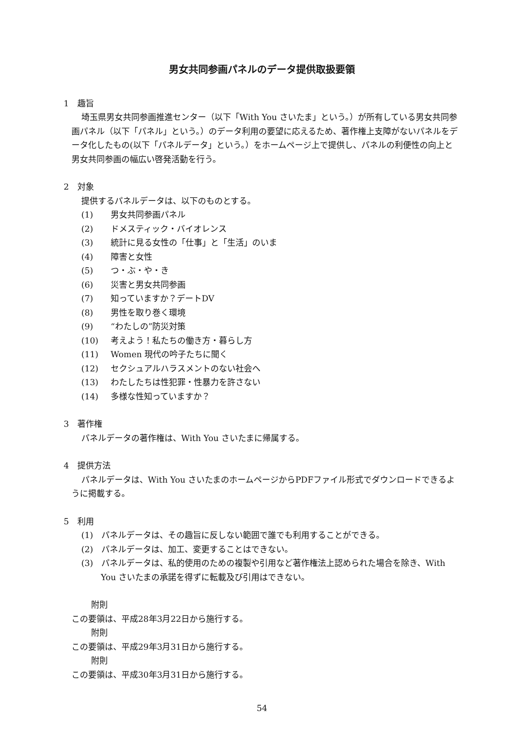男女共同参画パネルのデータ提供取扱要領
1　趣旨
埼玉県男女共同参画推進センター（以下「With You さいたま」という。）が所有している男女共同参画パネル（以下「パネル」という。）のデータ利用の要望に応えるため、著作権上支障がないパネルをデータ化したもの(以下「パネルデータ」という。）をホームページ上で提供し、パネルの利便性の向上と男女共同参画の幅広い啓発活動を行う。
2　対象
提供するパネルデータは、以下のものとする。
(1) 男女共同参画パネル
(2) ドメスティック・バイオレンス
(3) 統計に見る女性の「仕事」と「生活」のいま
(4) 障害と女性
(5) つ・ぶ・や・き
(6) 災害と男女共同参画
(7) 知っていますか？デートDV
(8) 男性を取り巻く環境
(9) “わたしの”防災対策
(10) 考えよう！私たちの働き方・暮らし方
(11) Women 現代の吟子たちに聞く
(12) セクシュアルハラスメントのない社会へ
(13) わたしたちは性犯罪・性暴力を許さない
(14) 多様な性知っていますか？
3　著作権
パネルデータの著作権は、With You さいたまに帰属する。
4　提供方法
パネルデータは、With You さいたまのホームページからPDFファイル形式でダウンロードできるように掲載する。
5　利用
(1)　パネルデータは、その趣旨に反しない範囲で誰でも利用することができる。
(2)　パネルデータは、加工、変更することはできない。
(3)　パネルデータは、私的使用のための複製や引用など著作権法上認められた場合を除き、With You さいたまの承諾を得ずに転載及び引用はできない。
附則
この要領は、平成28年3月22日から施行する。
附則
この要領は、平成29年3月31日から施行する。
附則
この要領は、平成30年3月31日から施行する。
54